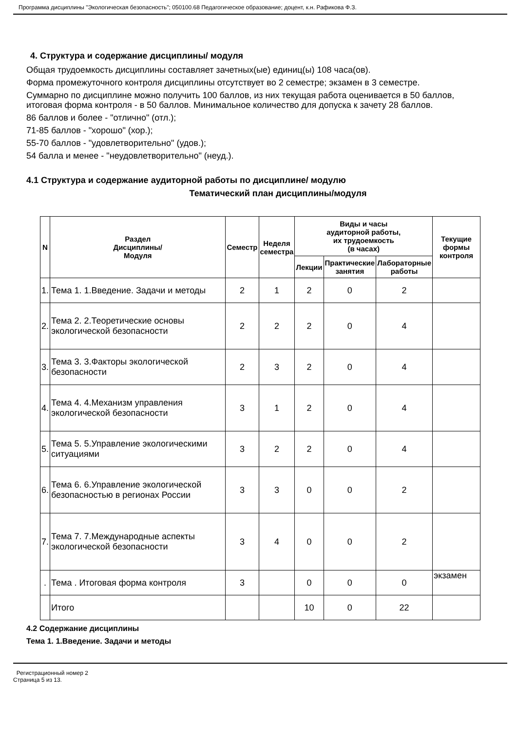Программа дисциплины "Экологическая безопасность"; 050100.68 Педагогическое образование; доцент, к.н. Рафикова Ф.З.
4. Структура и содержание дисциплины/ модуля
Общая трудоемкость дисциплины составляет зачетных(ые) единиц(ы) 108 часа(ов).
Форма промежуточного контроля дисциплины отсутствует во 2 семестре; экзамен в 3 семестре.
Суммарно по дисциплине можно получить 100 баллов, из них текущая работа оценивается в 50 баллов, итоговая форма контроля - в 50 баллов. Минимальное количество для допуска к зачету 28 баллов.
86 баллов и более - "отлично" (отл.);
71-85 баллов - "хорошо" (хор.);
55-70 баллов - "удовлетворительно" (удов.);
54 балла и менее - "неудовлетворительно" (неуд.).
4.1 Структура и содержание аудиторной работы по дисциплине/ модулю
Тематический план дисциплины/модуля
| N | Раздел Дисциплины/ Модуля | Семестр | Неделя семестра | Виды и часы аудиторной работы, их трудоемкость (в часах) | | | Текущие формы контроля |
| --- | --- | --- | --- | --- | --- | --- | --- |
| | | | | Лекции | Практические занятия | Лабораторные работы | |
| 1. | Тема 1. 1.Введение. Задачи и методы | 2 | 1 | 2 | 0 | 2 | |
| 2. | Тема 2. 2.Теоретические основы экологической безопасности | 2 | 2 | 2 | 0 | 4 | |
| 3. | Тема 3. 3.Факторы экологической безопасности | 2 | 3 | 2 | 0 | 4 | |
| 4. | Тема 4. 4.Механизм управления экологической безопасности | 3 | 1 | 2 | 0 | 4 | |
| 5. | Тема 5. 5.Управление экологическими ситуациями | 3 | 2 | 2 | 0 | 4 | |
| 6. | Тема 6. 6.Управление экологической безопасностью в регионах России | 3 | 3 | 0 | 0 | 2 | |
| 7. | Тема 7. 7.Международные аспекты экологической безопасности | 3 | 4 | 0 | 0 | 2 | |
| . | Тема . Итоговая форма контроля | 3 | | 0 | 0 | 0 | экзамен |
| | Итого | | | 10 | 0 | 22 | |
4.2 Содержание дисциплины
Тема 1. 1.Введение. Задачи и методы
Регистрационный номер 2
Страница 5 из 13.